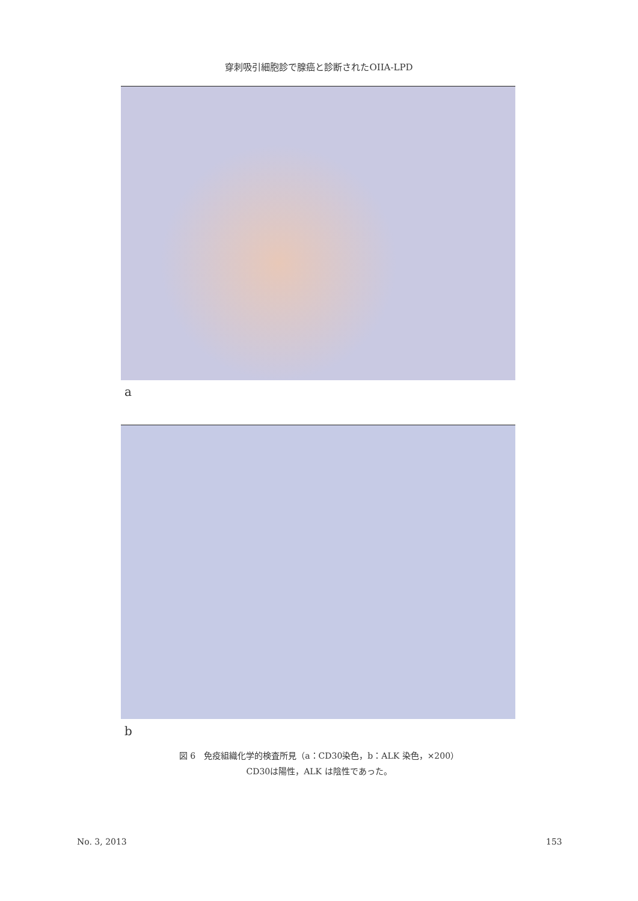穿刺吸引細胞診で腺癌と診断されたOIIA-LPD
a
b
図 6　免疫組織化学的検査所見（a：CD30染色，b：ALK 染色，×200）
CD30は陽性，ALK は陰性であった。
No. 3, 2013 153